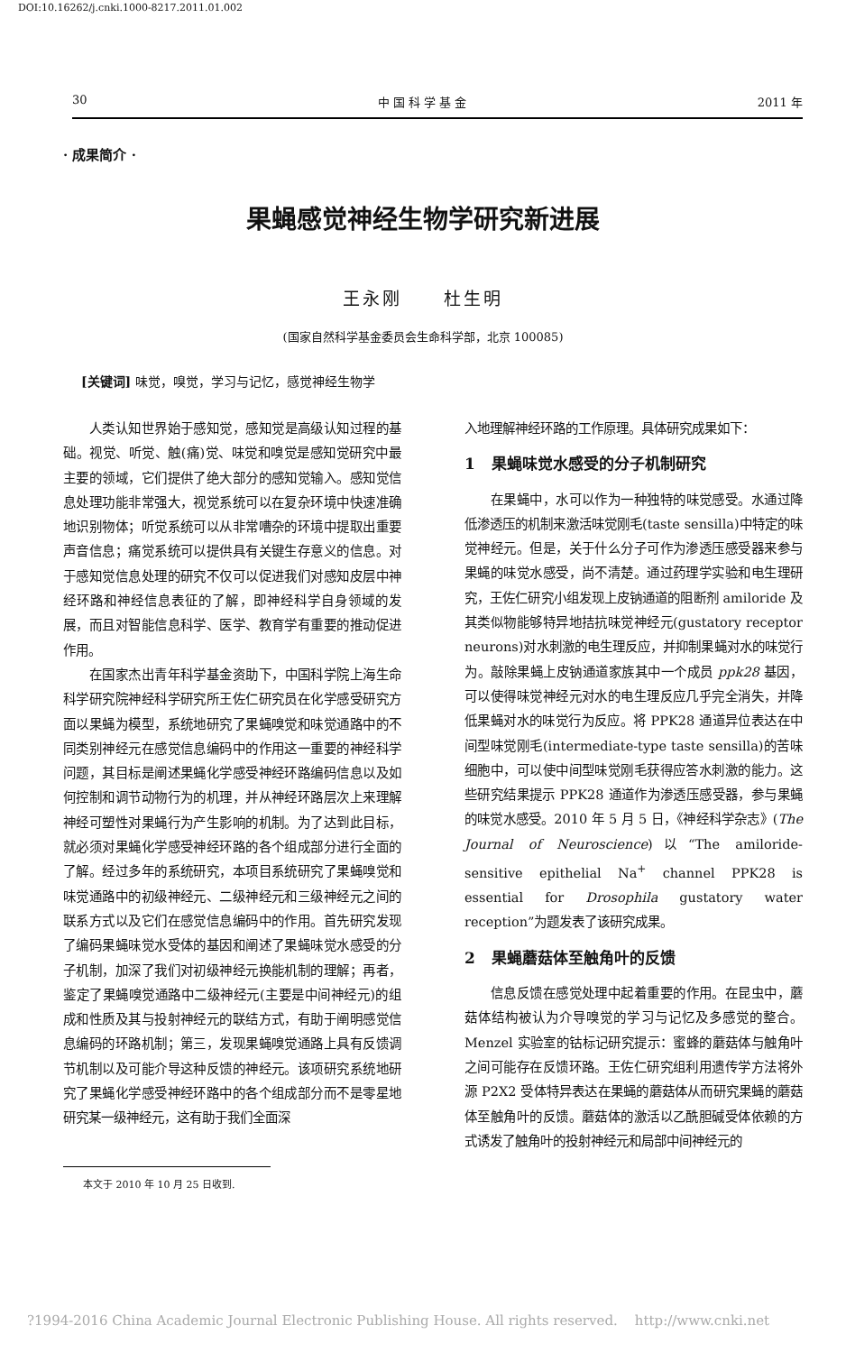DOI:10.16262/j.cnki.1000-8217.2011.01.002
30 中 国 科 学 基 金 2011 年
· 成果简介 ·
果蝇感觉神经生物学研究新进展
王永刚 杜生明
(国家自然科学基金委员会生命科学部，北京 100085)
[关键词] 味觉，嗅觉，学习与记忆，感觉神经生物学
人类认知世界始于感知觉，感知觉是高级认知过程的基础。视觉、听觉、触(痛)觉、味觉和嗅觉是感知觉研究中最主要的领域，它们提供了绝大部分的感知觉输入。感知觉信息处理功能非常强大，视觉系统可以在复杂环境中快速准确地识别物体；听觉系统可以从非常嘈杂的环境中提取出重要声音信息；痛觉系统可以提供具有关键生存意义的信息。对于感知觉信息处理的研究不仅可以促进我们对感知皮层中神经环路和神经信息表征的了解，即神经科学自身领域的发展，而且对智能信息科学、医学、教育学有重要的推动促进作用。
在国家杰出青年科学基金资助下，中国科学院上海生命科学研究院神经科学研究所王佐仁研究员在化学感受研究方面以果蝇为模型，系统地研究了果蝇嗅觉和味觉通路中的不同类别神经元在感觉信息编码中的作用这一重要的神经科学问题，其目标是阐述果蝇化学感受神经环路编码信息以及如何控制和调节动物行为的机理，并从神经环路层次上来理解神经可塑性对果蝇行为产生影响的机制。为了达到此目标，就必须对果蝇化学感受神经环路的各个组成部分进行全面的了解。经过多年的系统研究，本项目系统研究了果蝇嗅觉和味觉通路中的初级神经元、二级神经元和三级神经元之间的联系方式以及它们在感觉信息编码中的作用。首先研究发现了编码果蝇味觉水受体的基因和阐述了果蝇味觉水感受的分子机制，加深了我们对初级神经元换能机制的理解；再者，鉴定了果蝇嗅觉通路中二级神经元(主要是中间神经元)的组成和性质及其与投射神经元的联结方式，有助于阐明感觉信息编码的环路机制；第三，发现果蝇嗅觉通路上具有反馈调节机制以及可能介导这种反馈的神经元。该项研究系统地研究了果蝇化学感受神经环路中的各个组成部分而不是零星地研究某一级神经元，这有助于我们全面深
入地理解神经环路的工作原理。具体研究成果如下：
1 果蝇味觉水感受的分子机制研究
在果蝇中，水可以作为一种独特的味觉感受。水通过降低渗透压的机制来激活味觉刚毛(taste sensilla)中特定的味觉神经元。但是，关于什么分子可作为渗透压感受器来参与果蝇的味觉水感受，尚不清楚。通过药理学实验和电生理研究，王佐仁研究小组发现上皮钠通道的阻断剂 amiloride 及其类似物能够特异地拮抗味觉神经元(gustatory receptor neurons)对水刺激的电生理反应，并抑制果蝇对水的味觉行为。敲除果蝇上皮钠通道家族其中一个成员 ppk28 基因，可以使得味觉神经元对水的电生理反应几乎完全消失，并降低果蝇对水的味觉行为反应。将 PPK28 通道异位表达在中间型味觉刚毛(intermediate-type taste sensilla)的苦味细胞中，可以使中间型味觉刚毛获得应答水刺激的能力。这些研究结果提示 PPK28 通道作为渗透压感受器，参与果蝇的味觉水感受。2010 年 5 月 5 日，《神经科学杂志》(The Journal of Neuroscience)以“The amiloride-sensitive epithelial Na<sup>+</sup> channel PPK28 is essential for Drosophila gustatory water reception”为题发表了该研究成果。
2 果蝇蘑菇体至触角叶的反馈
信息反馈在感觉处理中起着重要的作用。在昆虫中，蘑菇体结构被认为介导嗅觉的学习与记忆及多感觉的整合。Menzel 实验室的钴标记研究提示：蜜蜂的蘑菇体与触角叶之间可能存在反馈环路。王佐仁研究组利用遗传学方法将外源 P2X2 受体特异表达在果蝇的蘑菇体从而研究果蝇的蘑菇体至触角叶的反馈。蘑菇体的激活以乙酰胆碱受体依赖的方式诱发了触角叶的投射神经元和局部中间神经元的
本文于 2010 年 10 月 25 日收到.
?1994-2016 China Academic Journal Electronic Publishing House. All rights reserved. http://www.cnki.net